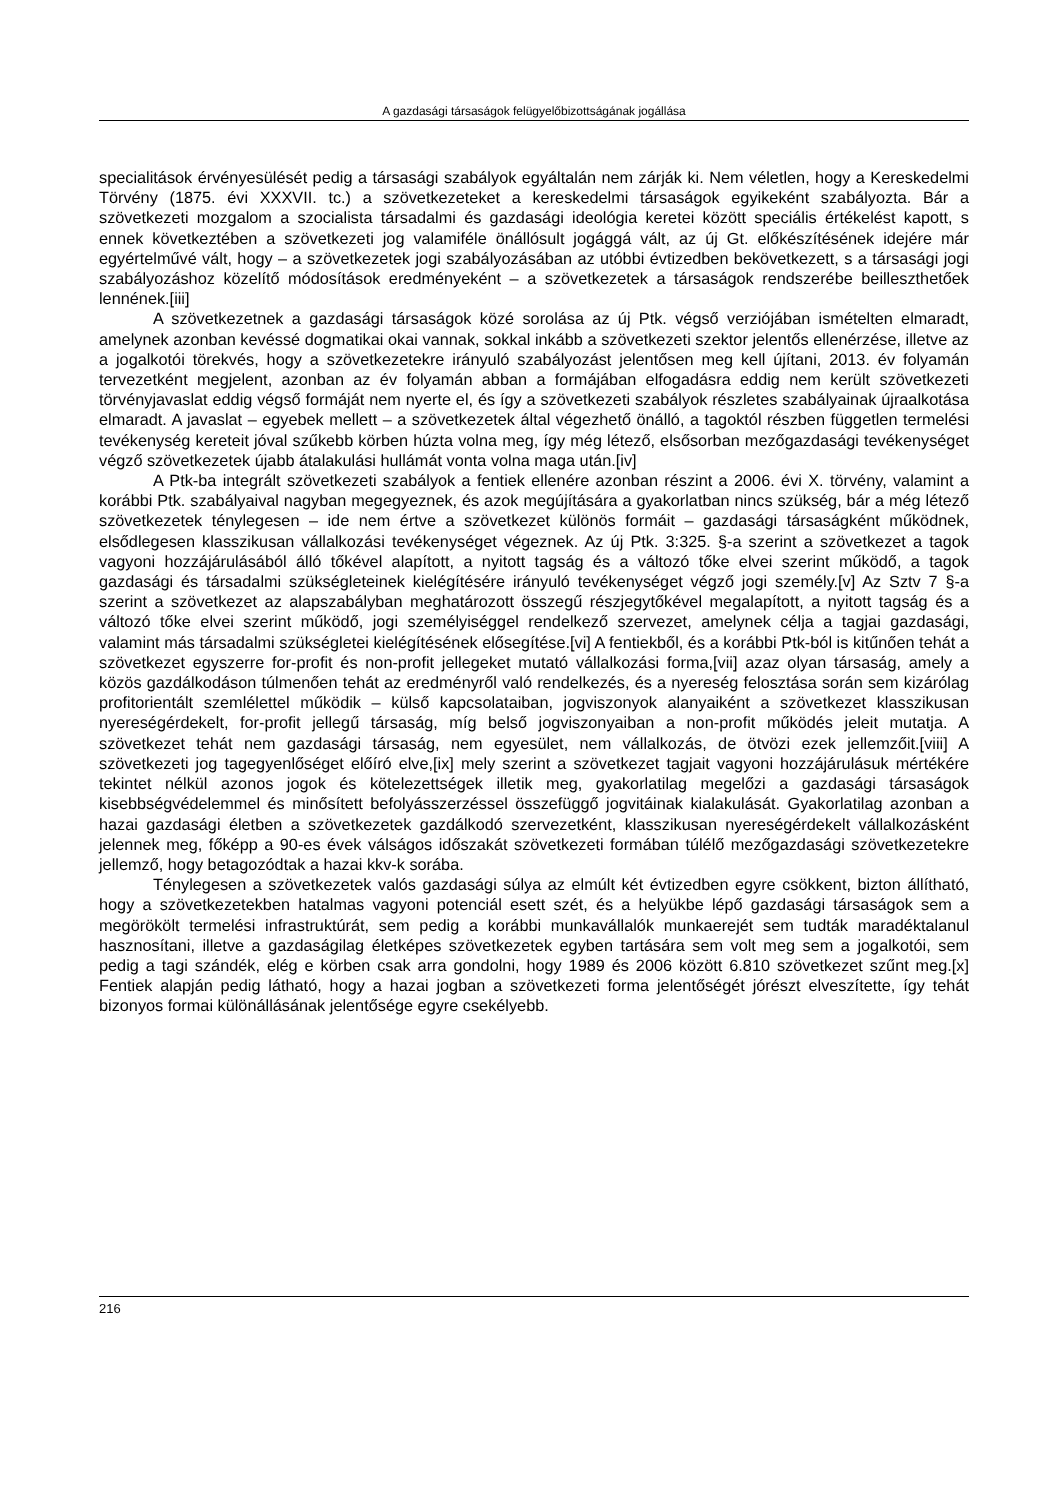A gazdasági társaságok felügyelőbizottságának jogállása
specialitások érvényesülését pedig a társasági szabályok egyáltalán nem zárják ki. Nem véletlen, hogy a Kereskedelmi Törvény (1875. évi XXXVII. tc.) a szövetkezeteket a kereskedelmi társaságok egyikeként szabályozta. Bár a szövetkezeti mozgalom a szocialista társadalmi és gazdasági ideológia keretei között speciális értékelést kapott, s ennek következtében a szövetkezeti jog valamiféle önállósult jogággá vált, az új Gt. előkészítésének idejére már egyértelművé vált, hogy – a szövetkezetek jogi szabályozásában az utóbbi évtizedben bekövetkezett, s a társasági jogi szabályozáshoz közelítő módosítások eredményeként – a szövetkezetek a társaságok rendszerébe beilleszthetőek lennének.[iii]
A szövetkezetnek a gazdasági társaságok közé sorolása az új Ptk. végső verziójában ismételten elmaradt, amelynek azonban kevéssé dogmatikai okai vannak, sokkal inkább a szövetkezeti szektor jelentős ellenérzése, illetve az a jogalkotói törekvés, hogy a szövetkezetekre irányuló szabályozást jelentősen meg kell újítani, 2013. év folyamán tervezetként megjelent, azonban az év folyamán abban a formájában elfogadásra eddig nem került szövetkezeti törvényjavaslat eddig végső formáját nem nyerte el, és így a szövetkezeti szabályok részletes szabályainak újraalkotása elmaradt. A javaslat – egyebek mellett – a szövetkezetek által végezhető önálló, a tagoktól részben független termelési tevékenység kereteit jóval szűkebb körben húzta volna meg, így még létező, elsősorban mezőgazdasági tevékenységet végző szövetkezetek újabb átalakulási hullámát vonta volna maga után.[iv]
A Ptk-ba integrált szövetkezeti szabályok a fentiek ellenére azonban részint a 2006. évi X. törvény, valamint a korábbi Ptk. szabályaival nagyban megegyeznek, és azok megújítására a gyakorlatban nincs szükség, bár a még létező szövetkezetek ténylegesen – ide nem értve a szövetkezet különös formáit – gazdasági társaságként működnek, elsődlegesen klasszikusan vállalkozási tevékenységet végeznek. Az új Ptk. 3:325. §-a szerint a szövetkezet a tagok vagyoni hozzájárulásából álló tőkével alapított, a nyitott tagság és a változó tőke elvei szerint működő, a tagok gazdasági és társadalmi szükségleteinek kielégítésére irányuló tevékenységet végző jogi személy.[v] Az Sztv 7 §-a szerint a szövetkezet az alapszabályban meghatározott összegű részjegytőkével megalapított, a nyitott tagság és a változó tőke elvei szerint működő, jogi személyiséggel rendelkező szervezet, amelynek célja a tagjai gazdasági, valamint más társadalmi szükségletei kielégítésének elősegítése.[vi] A fentiekből, és a korábbi Ptk-ból is kitűnően tehát a szövetkezet egyszerre for-profit és non-profit jellegeket mutató vállalkozási forma,[vii] azaz olyan társaság, amely a közös gazdálkodáson túlmenően tehát az eredményről való rendelkezés, és a nyereség felosztása során sem kizárólag profitorientált szemlélettel működik – külső kapcsolataiban, jogviszonyok alanyaiként a szövetkezet klasszikusan nyereségérdekelt, for-profit jellegű társaság, míg belső jogviszonyaiban a non-profit működés jeleit mutatja. A szövetkezet tehát nem gazdasági társaság, nem egyesület, nem vállalkozás, de ötvözi ezek jellemzőit.[viii] A szövetkezeti jog tagegyenlőséget előíró elve,[ix] mely szerint a szövetkezet tagjait vagyoni hozzájárulásuk mértékére tekintet nélkül azonos jogok és kötelezettségek illetik meg, gyakorlatilag megelőzi a gazdasági társaságok kisebbségvédelemmel és minősített befolyásszerzéssel összefüggő jogvitáinak kialakulását. Gyakorlatilag azonban a hazai gazdasági életben a szövetkezetek gazdálkodó szervezetként, klasszikusan nyereségérdekelt vállalkozásként jelennek meg, főképp a 90-es évek válságos időszakát szövetkezeti formában túlélő mezőgazdasági szövetkezetekre jellemző, hogy betagozódtak a hazai kkv-k sorába.
Ténylegesen a szövetkezetek valós gazdasági súlya az elmúlt két évtizedben egyre csökkent, bizton állítható, hogy a szövetkezetekben hatalmas vagyoni potenciál esett szét, és a helyükbe lépő gazdasági társaságok sem a megörökölt termelési infrastruktúrát, sem pedig a korábbi munkavállalók munkaerejét sem tudták maradéktalanul hasznosítani, illetve a gazdaságilag életképes szövetkezetek egyben tartására sem volt meg sem a jogalkotói, sem pedig a tagi szándék, elég e körben csak arra gondolni, hogy 1989 és 2006 között 6.810 szövetkezet szűnt meg.[x] Fentiek alapján pedig látható, hogy a hazai jogban a szövetkezeti forma jelentőségét jórészt elveszítette, így tehát bizonyos formai különállásának jelentősége egyre csekélyebb.
216